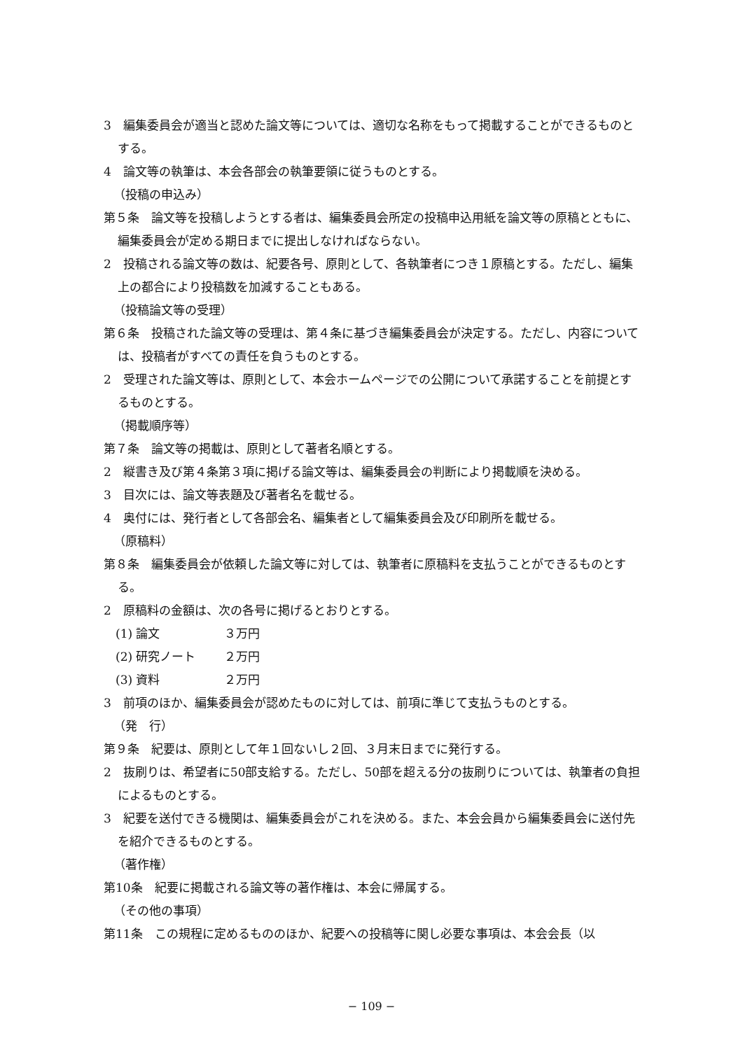3　編集委員会が適当と認めた論文等については、適切な名称をもって掲載することができるものとする。
4　論文等の執筆は、本会各部会の執筆要領に従うものとする。
（投稿の申込み）
第５条　論文等を投稿しようとする者は、編集委員会所定の投稿申込用紙を論文等の原稿とともに、編集委員会が定める期日までに提出しなければならない。
2　投稿される論文等の数は、紀要各号、原則として、各執筆者につき１原稿とする。ただし、編集上の都合により投稿数を加減することもある。
（投稿論文等の受理）
第６条　投稿された論文等の受理は、第４条に基づき編集委員会が決定する。ただし、内容については、投稿者がすべての責任を負うものとする。
2　受理された論文等は、原則として、本会ホームページでの公開について承諾することを前提とするものとする。
（掲載順序等）
第７条　論文等の掲載は、原則として著者名順とする。
2　縦書き及び第４条第３項に掲げる論文等は、編集委員会の判断により掲載順を決める。
3　目次には、論文等表題及び著者名を載せる。
4　奥付には、発行者として各部会名、編集者として編集委員会及び印刷所を載せる。
（原稿料）
第８条　編集委員会が依頼した論文等に対しては、執筆者に原稿料を支払うことができるものとする。
2　原稿料の金額は、次の各号に掲げるとおりとする。
(1) 論文 ３万円
(2) 研究ノート ２万円
(3) 資料 ２万円
3　前項のほか、編集委員会が認めたものに対しては、前項に準じて支払うものとする。
（発　行）
第９条　紀要は、原則として年１回ないし２回、３月末日までに発行する。
2　抜刷りは、希望者に50部支給する。ただし、50部を超える分の抜刷りについては、執筆者の負担によるものとする。
3　紀要を送付できる機関は、編集委員会がこれを決める。また、本会会員から編集委員会に送付先を紹介できるものとする。
（著作権）
第10条　紀要に掲載される論文等の著作権は、本会に帰属する。
（その他の事項）
第11条　この規程に定めるもののほか、紀要への投稿等に関し必要な事項は、本会会長（以
− 109 −